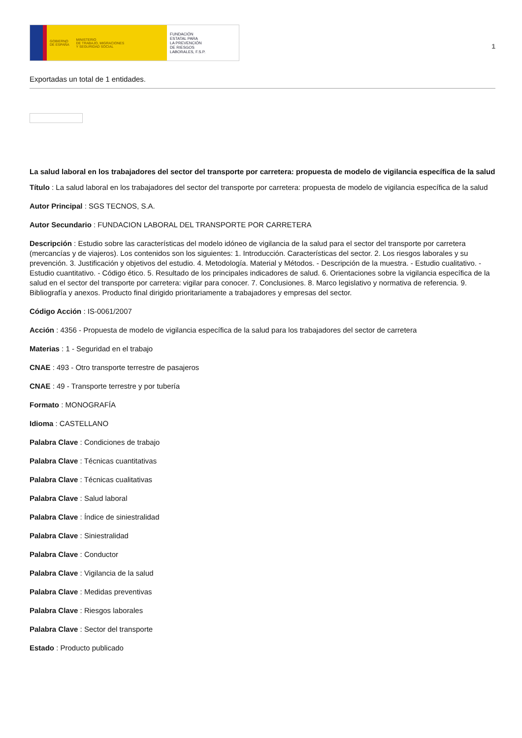GOBIERNO
DE ESPAÑA MINISTERIO
DE TRABAJO, MIGRACIONES
Y SEGURIDAD SOCIAL
FUNDACIÓN
ESTATAL PARA
LA PREVENCIÓN
DE RIESGOS
LABORALES, F.S.P.
1
Exportadas un total de 1 entidades.
La salud laboral en los trabajadores del sector del transporte por carretera: propuesta de modelo de vigilancia específica de la salud
Título : La salud laboral en los trabajadores del sector del transporte por carretera: propuesta de modelo de vigilancia específica de la salud
Autor Principal : SGS TECNOS, S.A.
Autor Secundario : FUNDACION LABORAL DEL TRANSPORTE POR CARRETERA
Descripción : Estudio sobre las características del modelo idóneo de vigilancia de la salud para el sector del transporte por carretera (mercancías y de viajeros). Los contenidos son los siguientes: 1. Introducción. Características del sector. 2. Los riesgos laborales y su prevención. 3. Justificación y objetivos del estudio. 4. Metodología. Material y Métodos. - Descripción de la muestra. - Estudio cualitativo. - Estudio cuantitativo. - Código ético. 5. Resultado de los principales indicadores de salud. 6. Orientaciones sobre la vigilancia específica de la salud en el sector del transporte por carretera: vigilar para conocer. 7. Conclusiones. 8. Marco legislativo y normativa de referencia. 9. Bibliografía y anexos. Producto final dirigido prioritariamente a trabajadores y empresas del sector.
Código Acción : IS-0061/2007
Acción : 4356 - Propuesta de modelo de vigilancia específica de la salud para los trabajadores del sector de carretera
Materias : 1 - Seguridad en el trabajo
CNAE : 493 - Otro transporte terrestre de pasajeros
CNAE : 49 - Transporte terrestre y por tubería
Formato : MONOGRAFÍA
Idioma : CASTELLANO
Palabra Clave : Condiciones de trabajo
Palabra Clave : Técnicas cuantitativas
Palabra Clave : Técnicas cualitativas
Palabra Clave : Salud laboral
Palabra Clave : Índice de siniestralidad
Palabra Clave : Siniestralidad
Palabra Clave : Conductor
Palabra Clave : Vigilancia de la salud
Palabra Clave : Medidas preventivas
Palabra Clave : Riesgos laborales
Palabra Clave : Sector del transporte
Estado : Producto publicado